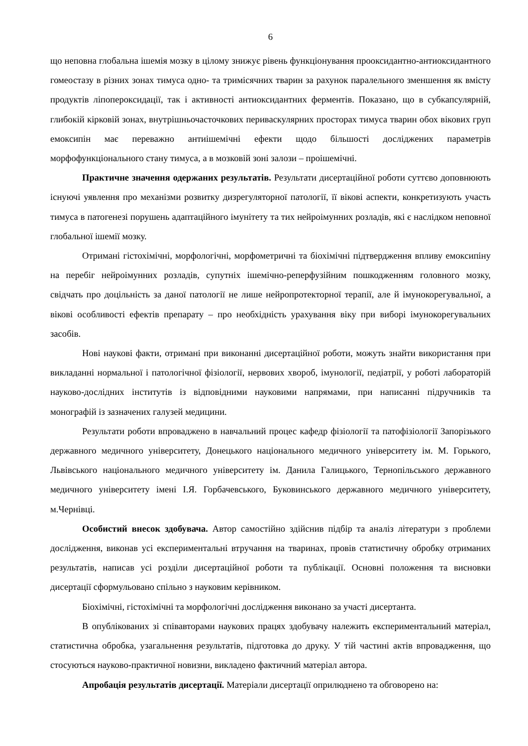6
що неповна глобальна ішемія мозку в цілому знижує рівень функціонування прооксидантно-антиоксидантного гомеостазу в різних зонах тимуса одно- та тримісячних тварин за рахунок паралельного зменшення як вмісту продуктів ліпопероксидації, так і активності антиоксидантних ферментів. Показано, що в субкапсулярній, глибокій кірковій зонах, внутрішньочасточкових периваскулярних просторах тимуса тварин обох вікових груп емоксипін має переважно антиішемічні ефекти щодо більшості досліджених параметрів морфофункціонального стану тимуса, а в мозковій зоні залози – проішемічні.
Практичне значення одержаних результатів. Результати дисертаційної роботи суттєво доповнюють існуючі уявлення про механізми розвитку дизрегуляторної патології, її вікові аспекти, конкретизують участь тимуса в патогенезі порушень адаптаційного імунітету та тих нейроімунних розладів, які є наслідком неповної глобальної ішемії мозку.
Отримані гістохімічні, морфологічні, морфометричні та біохімічні підтвердження впливу емоксипіну на перебіг нейроімунних розладів, супутніх ішемічно-реперфузійним пошкодженням головного мозку, свідчать про доцільність за даної патології не лише нейропротекторної терапії, але й імунокорегувальної, а вікові особливості ефектів препарату – про необхідність урахування віку при виборі імунокорегувальних засобів.
Нові наукові факти, отримані при виконанні дисертаційної роботи, можуть знайти використання при викладанні нормальної і патологічної фізіології, нервових хвороб, імунології, педіатрії, у роботі лабораторій науково-дослідних інститутів із відповідними науковими напрямами, при написанні підручників та монографій із зазначених галузей медицини.
Результати роботи впроваджено в навчальний процес кафедр фізіології та патофізіології Запорізького державного медичного університету, Донецького національного медичного університету ім. М. Горького, Львівського національного медичного університету ім. Данила Галицького, Тернопільського державного медичного університету імені І.Я. Горбачевського, Буковинського державного медичного університету, м.Чернівці.
Особистий внесок здобувача. Автор самостійно здійснив підбір та аналіз літератури з проблеми дослідження, виконав усі експериментальні втручання на тваринах, провів статистичну обробку отриманих результатів, написав усі розділи дисертаційної роботи та публікації. Основні положення та висновки дисертації сформульовано спільно з науковим керівником.
Біохімічні, гістохімічні та морфологічні дослідження виконано за участі дисертанта.
В опублікованих зі співавторами наукових працях здобувачу належить експериментальний матеріал, статистична обробка, узагальнення результатів, підготовка до друку. У тій частині актів впровадження, що стосуються науково-практичної новизни, викладено фактичний матеріал автора.
Апробація результатів дисертації. Матеріали дисертації оприлюднено та обговорено на: